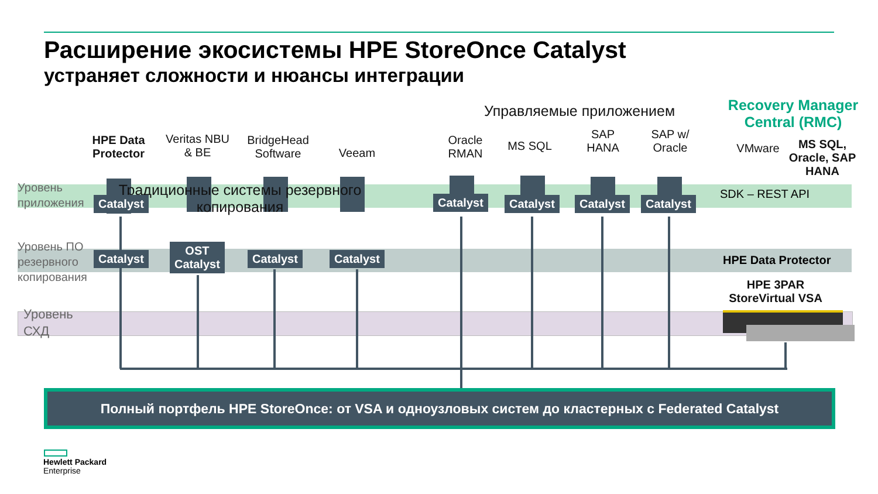Расширение экосистемы HPE StoreOnce Catalyst
устраняет сложности и нюансы интеграции
Традиционные системы резервного копирования
Управляемые приложением
Recovery Manager Central (RMC)
HPE Data Protector
Veritas NBU & BE
BridgeHead Software
Veeam
Oracle RMAN
MS SQL
SAP HANA
SAP w/ Oracle
VMware
MS SQL, Oracle, SAP HANA
Уровень
приложения
Уровень ПО
резервного
копирования
Уровень
СХД
Catalyst Catalyst Catalyst Catalyst Catalyst
SDK – REST API
Catalyst
OST
Catalyst
Catalyst Catalyst HPE Data Protector
HPE 3PAR StoreVirtual VSA
Полный портфель HPE StoreOnce: от VSA и одноузловых систем до кластерных с Federated Catalyst
Hewlett Packard
Enterprise